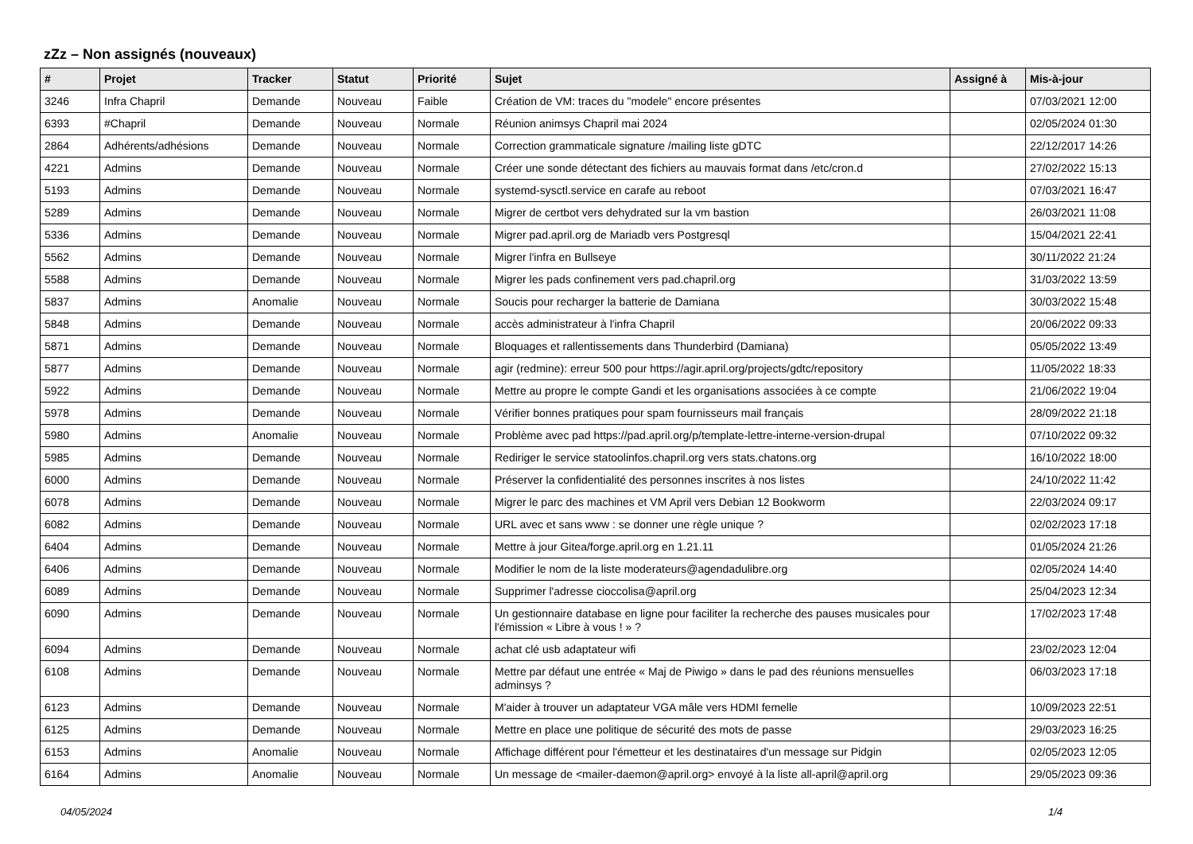zZz – Non assignés (nouveaux)
| # | Projet | Tracker | Statut | Priorité | Sujet | Assigné à | Mis-à-jour |
| --- | --- | --- | --- | --- | --- | --- | --- |
| 3246 | Infra Chapril | Demande | Nouveau | Faible | Création de VM: traces du "modele" encore présentes | | 07/03/2021 12:00 |
| 6393 | #Chapril | Demande | Nouveau | Normale | Réunion animsys Chapril mai 2024 | | 02/05/2024 01:30 |
| 2864 | Adhérents/adhésions | Demande | Nouveau | Normale | Correction grammaticale signature /mailing liste gDTC | | 22/12/2017 14:26 |
| 4221 | Admins | Demande | Nouveau | Normale | Créer une sonde détectant des fichiers au mauvais format dans /etc/cron.d | | 27/02/2022 15:13 |
| 5193 | Admins | Demande | Nouveau | Normale | systemd-sysctl.service en carafe au reboot | | 07/03/2021 16:47 |
| 5289 | Admins | Demande | Nouveau | Normale | Migrer de certbot vers dehydrated sur la vm bastion | | 26/03/2021 11:08 |
| 5336 | Admins | Demande | Nouveau | Normale | Migrer pad.april.org de Mariadb vers Postgresql | | 15/04/2021 22:41 |
| 5562 | Admins | Demande | Nouveau | Normale | Migrer l'infra en Bullseye | | 30/11/2022 21:24 |
| 5588 | Admins | Demande | Nouveau | Normale | Migrer les pads confinement vers pad.chapril.org | | 31/03/2022 13:59 |
| 5837 | Admins | Anomalie | Nouveau | Normale | Soucis pour recharger la batterie de Damiana | | 30/03/2022 15:48 |
| 5848 | Admins | Demande | Nouveau | Normale | accès administrateur à l'infra Chapril | | 20/06/2022 09:33 |
| 5871 | Admins | Demande | Nouveau | Normale | Bloquages et rallentissements dans Thunderbird (Damiana) | | 05/05/2022 13:49 |
| 5877 | Admins | Demande | Nouveau | Normale | agir (redmine): erreur 500 pour https://agir.april.org/projects/gdtc/repository | | 11/05/2022 18:33 |
| 5922 | Admins | Demande | Nouveau | Normale | Mettre au propre le compte Gandi et les organisations associées à ce compte | | 21/06/2022 19:04 |
| 5978 | Admins | Demande | Nouveau | Normale | Vérifier bonnes pratiques pour spam fournisseurs mail français | | 28/09/2022 21:18 |
| 5980 | Admins | Anomalie | Nouveau | Normale | Problème avec pad https://pad.april.org/p/template-lettre-interne-version-drupal | | 07/10/2022 09:32 |
| 5985 | Admins | Demande | Nouveau | Normale | Rediriger le service statoolinfos.chapril.org vers stats.chatons.org | | 16/10/2022 18:00 |
| 6000 | Admins | Demande | Nouveau | Normale | Préserver la confidentialité des personnes inscrites à nos listes | | 24/10/2022 11:42 |
| 6078 | Admins | Demande | Nouveau | Normale | Migrer le parc des machines et VM April vers Debian 12 Bookworm | | 22/03/2024 09:17 |
| 6082 | Admins | Demande | Nouveau | Normale | URL avec et sans www : se donner une règle unique ? | | 02/02/2023 17:18 |
| 6404 | Admins | Demande | Nouveau | Normale | Mettre à jour Gitea/forge.april.org en 1.21.11 | | 01/05/2024 21:26 |
| 6406 | Admins | Demande | Nouveau | Normale | Modifier le nom de la liste moderateurs@agendadulibre.org | | 02/05/2024 14:40 |
| 6089 | Admins | Demande | Nouveau | Normale | Supprimer l'adresse cioccolisa@april.org | | 25/04/2023 12:34 |
| 6090 | Admins | Demande | Nouveau | Normale | Un gestionnaire database en ligne pour faciliter la recherche des pauses musicales pour l'émission « Libre à vous ! » ? | | 17/02/2023 17:48 |
| 6094 | Admins | Demande | Nouveau | Normale | achat clé usb adaptateur wifi | | 23/02/2023 12:04 |
| 6108 | Admins | Demande | Nouveau | Normale | Mettre par défaut une entrée « Maj de Piwigo » dans le pad des réunions mensuelles adminsys ? | | 06/03/2023 17:18 |
| 6123 | Admins | Demande | Nouveau | Normale | M'aider à trouver un adaptateur VGA mâle vers HDMI femelle | | 10/09/2023 22:51 |
| 6125 | Admins | Demande | Nouveau | Normale | Mettre en place une politique de sécurité des mots de passe | | 29/03/2023 16:25 |
| 6153 | Admins | Anomalie | Nouveau | Normale | Affichage différent pour l'émetteur et les destinataires d'un message sur Pidgin | | 02/05/2023 12:05 |
| 6164 | Admins | Anomalie | Nouveau | Normale | Un message de <mailer-daemon@april.org> envoyé à la liste all-april@april.org | | 29/05/2023 09:36 |
04/05/2024 1/4